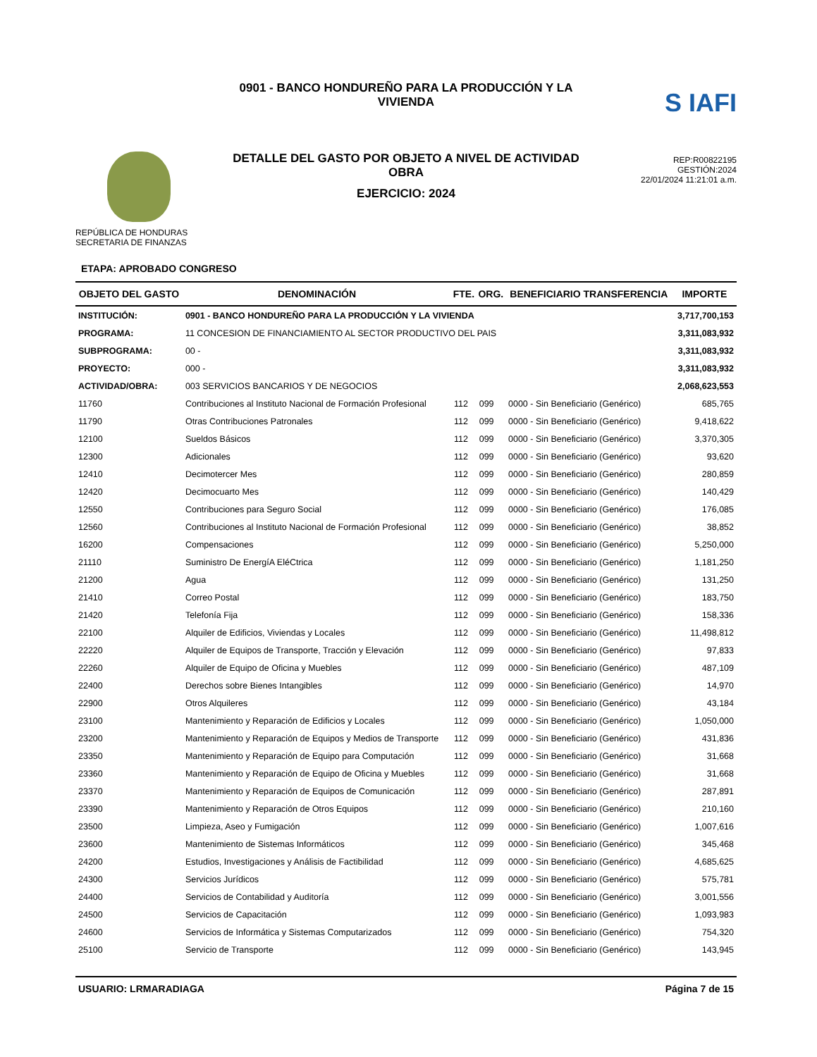REPÚBLICA DE HONDURAS
SECRETARIA DE FINANZAS
0901 - BANCO HONDUREÑO PARA LA PRODUCCIÓN Y LA VIVIENDA
DETALLE DEL GASTO POR OBJETO A NIVEL DE ACTIVIDAD OBRA
EJERCICIO: 2024
S IAFI
REP:R00822195
GESTIÓN:2024
22/01/2024 11:21:01 a.m.
ETAPA: APROBADO CONGRESO
| OBJETO DEL GASTO | DENOMINACIÓN | FTE. | ORG. | BENEFICIARIO TRANSFERENCIA | IMPORTE |
| --- | --- | --- | --- | --- | --- |
| INSTITUCIÓN: | 0901 - BANCO HONDUREÑO PARA LA PRODUCCIÓN Y LA VIVIENDA | | | | 3,717,700,153 |
| PROGRAMA: | 11 CONCESION DE FINANCIAMIENTO AL SECTOR PRODUCTIVO DEL PAIS | | | | 3,311,083,932 |
| SUBPROGRAMA: | 00 - | | | | 3,311,083,932 |
| PROYECTO: | 000 - | | | | 3,311,083,932 |
| ACTIVIDAD/OBRA: | 003 SERVICIOS BANCARIOS Y DE NEGOCIOS | | | | 2,068,623,553 |
| 11760 | Contribuciones al Instituto Nacional de Formación Profesional | 112 | 099 | 0000 - Sin Beneficiario (Genérico) | 685,765 |
| 11790 | Otras Contribuciones Patronales | 112 | 099 | 0000 - Sin Beneficiario (Genérico) | 9,418,622 |
| 12100 | Sueldos Básicos | 112 | 099 | 0000 - Sin Beneficiario (Genérico) | 3,370,305 |
| 12300 | Adicionales | 112 | 099 | 0000 - Sin Beneficiario (Genérico) | 93,620 |
| 12410 | Decimotercer Mes | 112 | 099 | 0000 - Sin Beneficiario (Genérico) | 280,859 |
| 12420 | Decimocuarto Mes | 112 | 099 | 0000 - Sin Beneficiario (Genérico) | 140,429 |
| 12550 | Contribuciones para Seguro Social | 112 | 099 | 0000 - Sin Beneficiario (Genérico) | 176,085 |
| 12560 | Contribuciones al Instituto Nacional de Formación Profesional | 112 | 099 | 0000 - Sin Beneficiario (Genérico) | 38,852 |
| 16200 | Compensaciones | 112 | 099 | 0000 - Sin Beneficiario (Genérico) | 5,250,000 |
| 21110 | Suministro De EnergíA EléCtrica | 112 | 099 | 0000 - Sin Beneficiario (Genérico) | 1,181,250 |
| 21200 | Agua | 112 | 099 | 0000 - Sin Beneficiario (Genérico) | 131,250 |
| 21410 | Correo Postal | 112 | 099 | 0000 - Sin Beneficiario (Genérico) | 183,750 |
| 21420 | Telefonía Fija | 112 | 099 | 0000 - Sin Beneficiario (Genérico) | 158,336 |
| 22100 | Alquiler de Edificios, Viviendas y Locales | 112 | 099 | 0000 - Sin Beneficiario (Genérico) | 11,498,812 |
| 22220 | Alquiler de Equipos de Transporte, Tracción y Elevación | 112 | 099 | 0000 - Sin Beneficiario (Genérico) | 97,833 |
| 22260 | Alquiler de Equipo de Oficina y Muebles | 112 | 099 | 0000 - Sin Beneficiario (Genérico) | 487,109 |
| 22400 | Derechos sobre Bienes Intangibles | 112 | 099 | 0000 - Sin Beneficiario (Genérico) | 14,970 |
| 22900 | Otros Alquileres | 112 | 099 | 0000 - Sin Beneficiario (Genérico) | 43,184 |
| 23100 | Mantenimiento y Reparación de Edificios y Locales | 112 | 099 | 0000 - Sin Beneficiario (Genérico) | 1,050,000 |
| 23200 | Mantenimiento y Reparación de Equipos y Medios de Transporte | 112 | 099 | 0000 - Sin Beneficiario (Genérico) | 431,836 |
| 23350 | Mantenimiento y Reparación de Equipo para Computación | 112 | 099 | 0000 - Sin Beneficiario (Genérico) | 31,668 |
| 23360 | Mantenimiento y Reparación de Equipo de Oficina y Muebles | 112 | 099 | 0000 - Sin Beneficiario (Genérico) | 31,668 |
| 23370 | Mantenimiento y Reparación de Equipos de Comunicación | 112 | 099 | 0000 - Sin Beneficiario (Genérico) | 287,891 |
| 23390 | Mantenimiento y Reparación de Otros Equipos | 112 | 099 | 0000 - Sin Beneficiario (Genérico) | 210,160 |
| 23500 | Limpieza, Aseo y Fumigación | 112 | 099 | 0000 - Sin Beneficiario (Genérico) | 1,007,616 |
| 23600 | Mantenimiento de Sistemas Informáticos | 112 | 099 | 0000 - Sin Beneficiario (Genérico) | 345,468 |
| 24200 | Estudios, Investigaciones y Análisis de Factibilidad | 112 | 099 | 0000 - Sin Beneficiario (Genérico) | 4,685,625 |
| 24300 | Servicios Jurídicos | 112 | 099 | 0000 - Sin Beneficiario (Genérico) | 575,781 |
| 24400 | Servicios de Contabilidad y Auditoría | 112 | 099 | 0000 - Sin Beneficiario (Genérico) | 3,001,556 |
| 24500 | Servicios de Capacitación | 112 | 099 | 0000 - Sin Beneficiario (Genérico) | 1,093,983 |
| 24600 | Servicios de Informática y Sistemas Computarizados | 112 | 099 | 0000 - Sin Beneficiario (Genérico) | 754,320 |
| 25100 | Servicio de Transporte | 112 | 099 | 0000 - Sin Beneficiario (Genérico) | 143,945 |
USUARIO: LRMARADIAGA Página 7 de 15